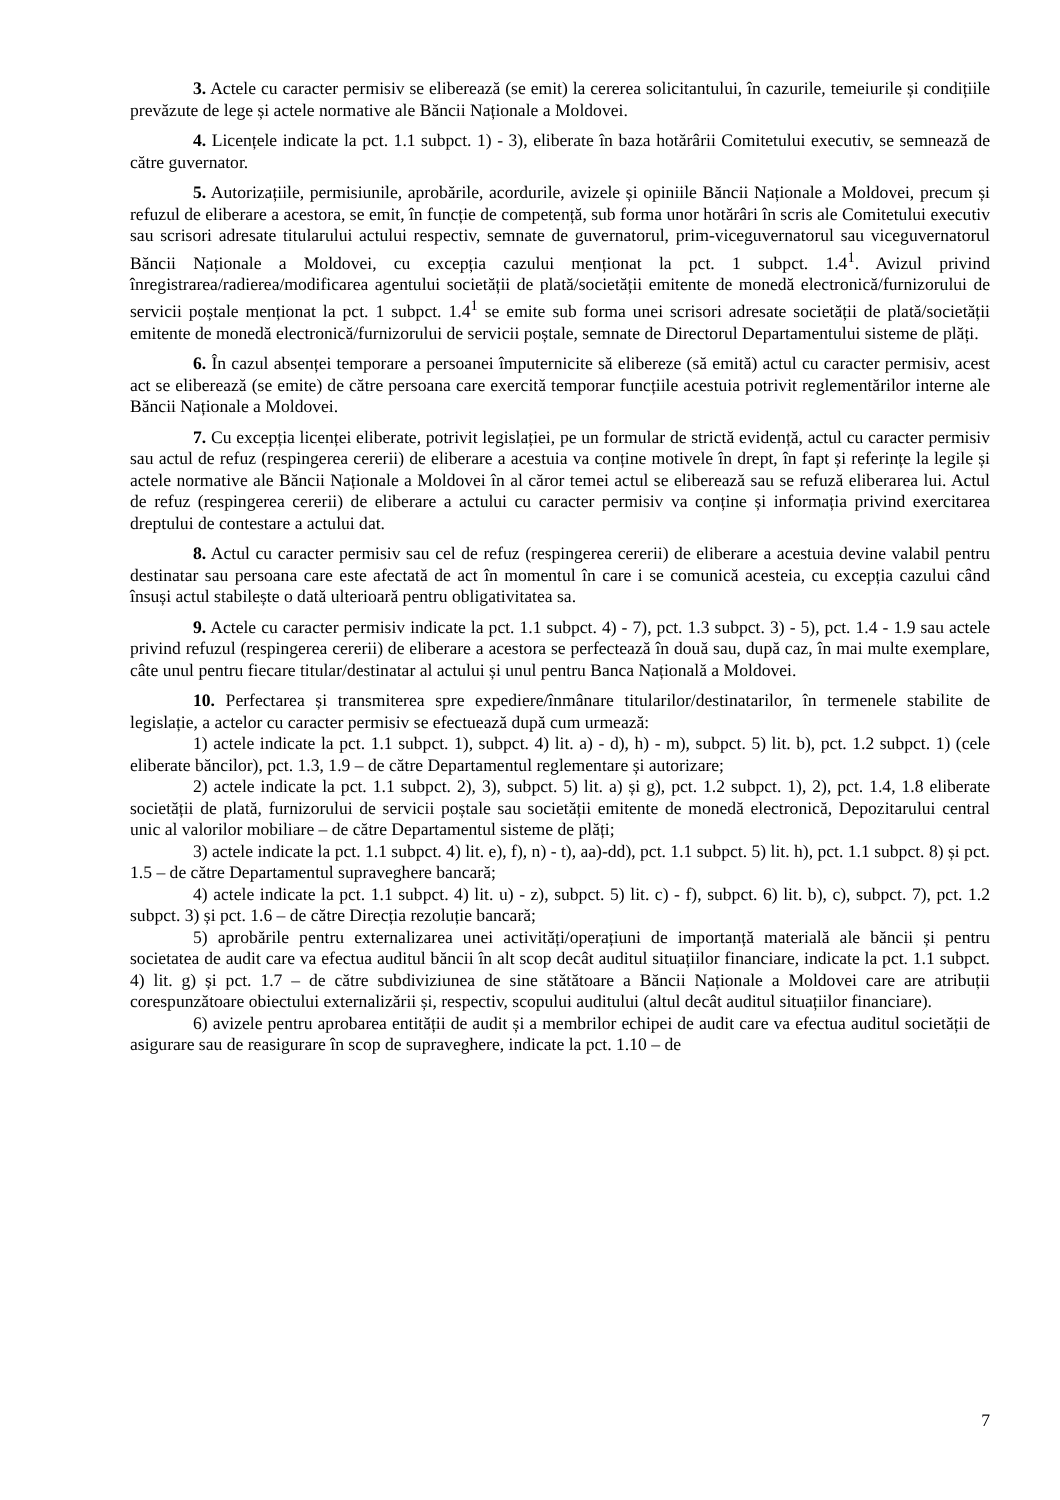3. Actele cu caracter permisiv se eliberează (se emit) la cererea solicitantului, în cazurile, temeiurile și condițiile prevăzute de lege și actele normative ale Băncii Naționale a Moldovei.
4. Licențele indicate la pct. 1.1 subpct. 1) - 3), eliberate în baza hotărârii Comitetului executiv, se semnează de către guvernator.
5. Autorizațiile, permisiunile, aprobările, acordurile, avizele și opiniile Băncii Naționale a Moldovei, precum și refuzul de eliberare a acestora, se emit, în funcție de competență, sub forma unor hotărâri în scris ale Comitetului executiv sau scrisori adresate titularului actului respectiv, semnate de guvernatorul, prim-viceguvernatorul sau viceguvernatorul Băncii Naționale a Moldovei, cu excepția cazului menționat la pct. 1 subpct. 1.4<sup>1</sup>. Avizul privind înregistrarea/radierea/modificarea agentului societății de plată/societății emitente de monedă electronică/furnizorului de servicii poștale menționat la pct. 1 subpct. 1.4<sup>1</sup> se emite sub forma unei scrisori adresate societății de plată/societății emitente de monedă electronică/furnizorului de servicii poștale, semnate de Directorul Departamentului sisteme de plăți.
6. În cazul absenței temporare a persoanei împuternicite să elibereze (să emită) actul cu caracter permisiv, acest act se eliberează (se emite) de către persoana care exercită temporar funcțiile acestuia potrivit reglementărilor interne ale Băncii Naționale a Moldovei.
7. Cu excepția licenței eliberate, potrivit legislației, pe un formular de strictă evidență, actul cu caracter permisiv sau actul de refuz (respingerea cererii) de eliberare a acestuia va conține motivele în drept, în fapt și referințe la legile și actele normative ale Băncii Naționale a Moldovei în al căror temei actul se eliberează sau se refuză eliberarea lui. Actul de refuz (respingerea cererii) de eliberare a actului cu caracter permisiv va conține și informația privind exercitarea dreptului de contestare a actului dat.
8. Actul cu caracter permisiv sau cel de refuz (respingerea cererii) de eliberare a acestuia devine valabil pentru destinatar sau persoana care este afectată de act în momentul în care i se comunică acesteia, cu excepția cazului când însuși actul stabilește o dată ulterioară pentru obligativitatea sa.
9. Actele cu caracter permisiv indicate la pct. 1.1 subpct. 4) - 7), pct. 1.3 subpct. 3) - 5), pct. 1.4 - 1.9 sau actele privind refuzul (respingerea cererii) de eliberare a acestora se perfectează în două sau, după caz, în mai multe exemplare, câte unul pentru fiecare titular/destinatar al actului și unul pentru Banca Națională a Moldovei.
10. Perfectarea și transmiterea spre expediere/înmânare titularilor/destinatarilor, în termenele stabilite de legislație, a actelor cu caracter permisiv se efectuează după cum urmează:
1) actele indicate la pct. 1.1 subpct. 1), subpct. 4) lit. a) - d), h) - m), subpct. 5) lit. b), pct. 1.2 subpct. 1) (cele eliberate băncilor), pct. 1.3, 1.9 – de către Departamentul reglementare și autorizare;
2) actele indicate la pct. 1.1 subpct. 2), 3), subpct. 5) lit. a) și g), pct. 1.2 subpct. 1), 2), pct. 1.4, 1.8 eliberate societății de plată, furnizorului de servicii poștale sau societății emitente de monedă electronică, Depozitarului central unic al valorilor mobiliare – de către Departamentul sisteme de plăți;
3) actele indicate la pct. 1.1 subpct. 4) lit. e), f), n) - t), aa)-dd), pct. 1.1 subpct. 5) lit. h), pct. 1.1 subpct. 8) și pct. 1.5 – de către Departamentul supraveghere bancară;
4) actele indicate la pct. 1.1 subpct. 4) lit. u) - z), subpct. 5) lit. c) - f), subpct. 6) lit. b), c), subpct. 7), pct. 1.2 subpct. 3) și pct. 1.6 – de către Direcția rezoluție bancară;
5) aprobările pentru externalizarea unei activități/operațiuni de importanță materială ale băncii și pentru societatea de audit care va efectua auditul băncii în alt scop decât auditul situațiilor financiare, indicate la pct. 1.1 subpct. 4) lit. g) și pct. 1.7 – de către subdiviziunea de sine stătătoare a Băncii Naționale a Moldovei care are atribuții corespunzătoare obiectului externalizării și, respectiv, scopului auditului (altul decât auditul situațiilor financiare).
6) avizele pentru aprobarea entității de audit și a membrilor echipei de audit care va efectua auditul societății de asigurare sau de reasigurare în scop de supraveghere, indicate la pct. 1.10 – de
7